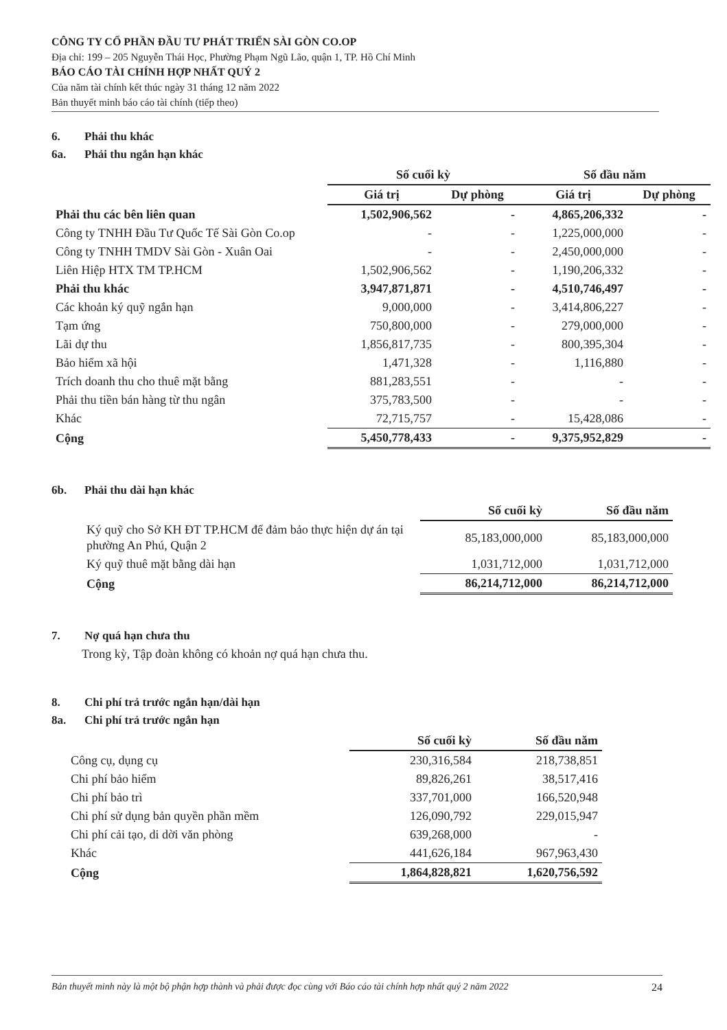CÔNG TY CỔ PHẦN ĐẦU TƯ PHÁT TRIỂN SÀI GÒN CO.OP
Địa chỉ: 199 – 205 Nguyễn Thái Học, Phường Phạm Ngũ Lão, quận 1, TP. Hồ Chí Minh
BÁO CÁO TÀI CHÍNH HỢP NHẤT QUÝ 2
Của năm tài chính kết thúc ngày 31 tháng 12 năm 2022
Bản thuyết minh báo cáo tài chính (tiếp theo)
6. Phải thu khác
6a. Phải thu ngắn hạn khác
| | Số cuối kỳ | | Số đầu năm | |
| --- | --- | --- | --- | --- |
| | Giá trị | Dự phòng | Giá trị | Dự phòng |
| Phải thu các bên liên quan | 1,502,906,562 | - | 4,865,206,332 | - |
| Công ty TNHH Đầu Tư Quốc Tế Sài Gòn Co.op | - | - | 1,225,000,000 | - |
| Công ty TNHH TMDV Sài Gòn - Xuân Oai | - | - | 2,450,000,000 | - |
| Liên Hiệp HTX TM TP.HCM | 1,502,906,562 | - | 1,190,206,332 | - |
| Phải thu khác | 3,947,871,871 | - | 4,510,746,497 | - |
| Các khoản ký quỹ ngắn hạn | 9,000,000 | - | 3,414,806,227 | - |
| Tạm ứng | 750,800,000 | - | 279,000,000 | - |
| Lãi dự thu | 1,856,817,735 | - | 800,395,304 | - |
| Bảo hiểm xã hội | 1,471,328 | - | 1,116,880 | - |
| Trích doanh thu cho thuê mặt bằng | 881,283,551 | - | - | - |
| Phải thu tiền bán hàng từ thu ngân | 375,783,500 | - | - | - |
| Khác | 72,715,757 | - | 15,428,086 | - |
| Cộng | 5,450,778,433 | - | 9,375,952,829 | - |
6b. Phải thu dài hạn khác
| | Số cuối kỳ | Số đầu năm |
| --- | --- | --- |
| Ký quỹ cho Sở KH ĐT TP.HCM để đảm bảo thực hiện dự án tại phường An Phú, Quận 2 | 85,183,000,000 | 85,183,000,000 |
| Ký quỹ thuê mặt bằng dài hạn | 1,031,712,000 | 1,031,712,000 |
| Cộng | 86,214,712,000 | 86,214,712,000 |
7. Nợ quá hạn chưa thu
Trong kỳ, Tập đoàn không có khoản nợ quá hạn chưa thu.
8. Chi phí trả trước ngắn hạn/dài hạn
8a. Chi phí trả trước ngắn hạn
| | Số cuối kỳ | Số đầu năm |
| --- | --- | --- |
| Công cụ, dụng cụ | 230,316,584 | 218,738,851 |
| Chi phí bảo hiểm | 89,826,261 | 38,517,416 |
| Chi phí bảo trì | 337,701,000 | 166,520,948 |
| Chi phí sử dụng bản quyền phần mềm | 126,090,792 | 229,015,947 |
| Chi phí cải tạo, di dời văn phòng | 639,268,000 | - |
| Khác | 441,626,184 | 967,963,430 |
| Cộng | 1,864,828,821 | 1,620,756,592 |
Bản thuyết minh này là một bộ phận hợp thành và phải được đọc cùng với Báo cáo tài chính hợp nhất quý 2 năm 2022 24